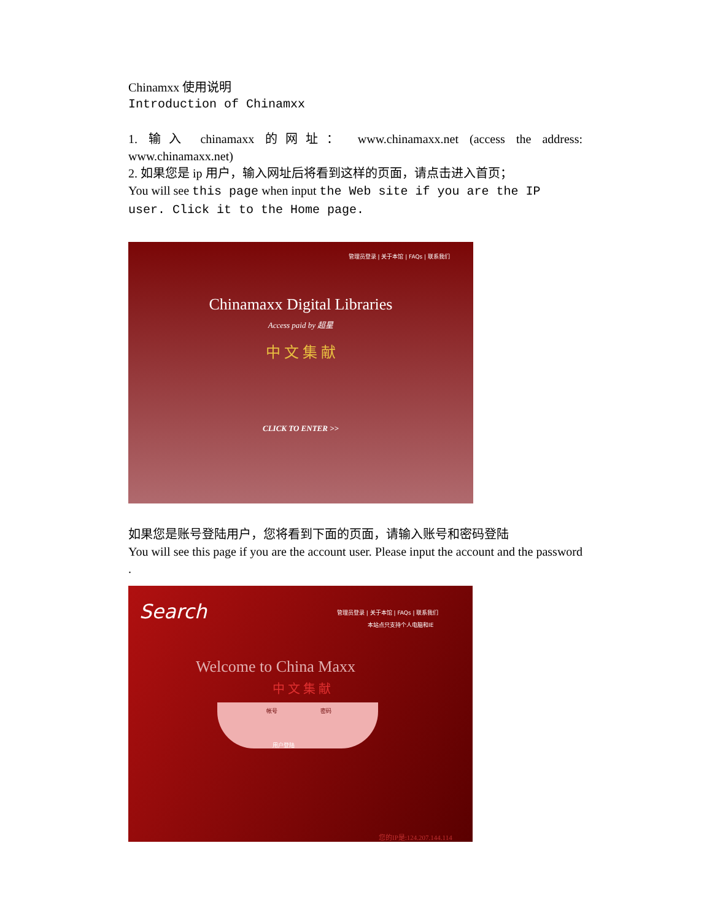Chinamxx 使用说明
Introduction of Chinamxx
1. 输入 chinamaxx 的网址： www.chinamaxx.net (access the address: www.chinamaxx.net)
2. 如果您是 ip 用户，输入网址后将看到这样的页面，请点击进入首页；
You will see this page when input the Web site if you are the IP user. Click it to the Home page.
管理员登录 | 关于本馆 | FAQs | 联系我们
Chinamaxx Digital Libraries
Access paid by 超星
中 文 集 献
CLICK TO ENTER >>
如果您是账号登陆用户，您将看到下面的页面，请输入账号和密码登陆
You will see this page if you are the account user. Please input the account and the password .
Search
管理员登录 | 关于本馆 | FAQs | 联系我们
本站点只支持个人电脑和IE
Welcome to China Maxx
中 文 集 献
帐号 密码
用户登陆
您的IP是:124.207.144.114